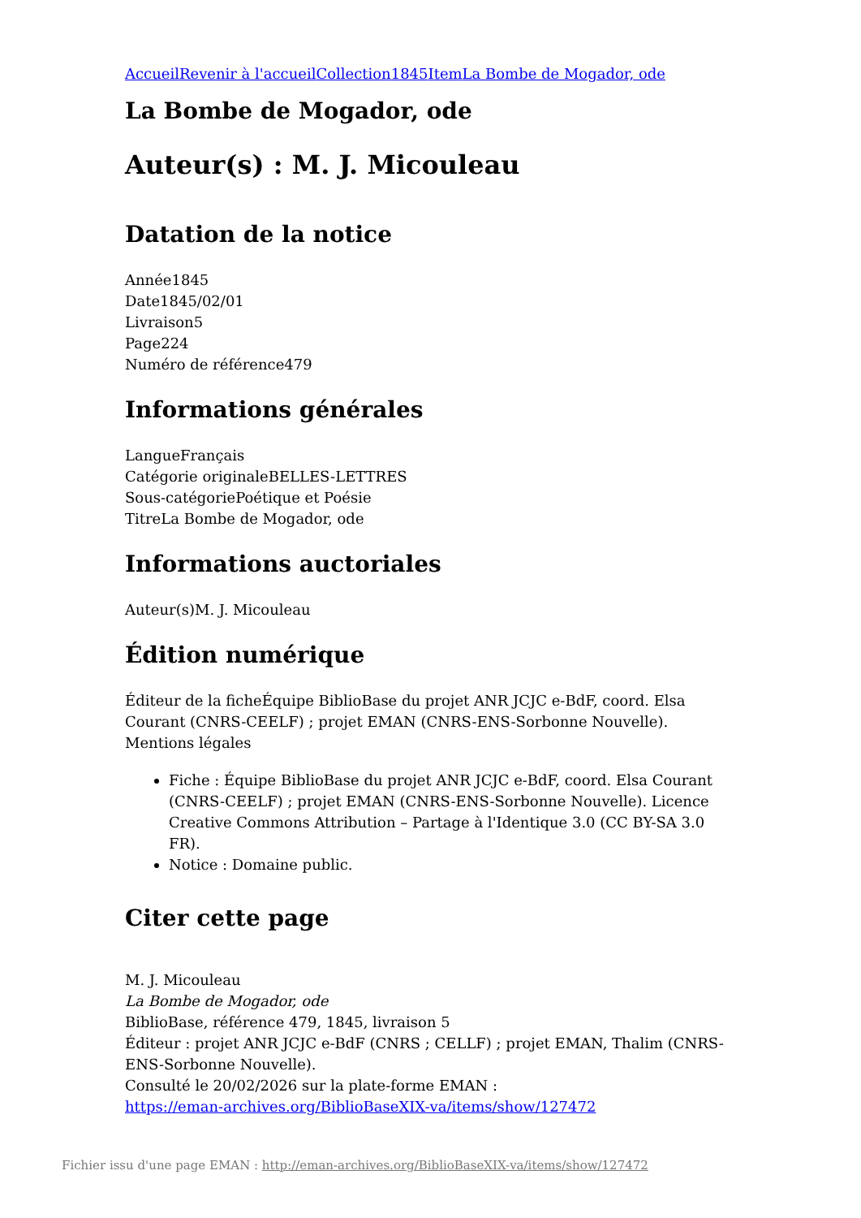Accueil Revenir à l'accueil Collection 1845 Item La Bombe de Mogador, ode
La Bombe de Mogador, ode
Auteur(s) : M. J. Micouleau
Datation de la notice
Année1845
Date1845/02/01
Livraison5
Page224
Numéro de référence479
Informations générales
LangueFrançais
Catégorie originaleBELLES-LETTRES
Sous-catégoriePoétique et Poésie
TitreLa Bombe de Mogador, ode
Informations auctoriales
Auteur(s)M. J. Micouleau
Édition numérique
Éditeur de la ficheÉquipe BiblioBase du projet ANR JCJC e-BdF, coord. Elsa Courant (CNRS-CEELF) ; projet EMAN (CNRS-ENS-Sorbonne Nouvelle).
Mentions légales
Fiche : Équipe BiblioBase du projet ANR JCJC e-BdF, coord. Elsa Courant (CNRS-CEELF) ; projet EMAN (CNRS-ENS-Sorbonne Nouvelle). Licence Creative Commons Attribution – Partage à l'Identique 3.0 (CC BY-SA 3.0 FR).
Notice : Domaine public.
Citer cette page
M. J. Micouleau
La Bombe de Mogador, ode
BiblioBase, référence 479, 1845, livraison 5
Éditeur : projet ANR JCJC e-BdF (CNRS ; CELLF) ; projet EMAN, Thalim (CNRS-ENS-Sorbonne Nouvelle).
Consulté le 20/02/2026 sur la plate-forme EMAN :
https://eman-archives.org/BiblioBaseXIX-va/items/show/127472
Fichier issu d'une page EMAN : http://eman-archives.org/BiblioBaseXIX-va/items/show/127472